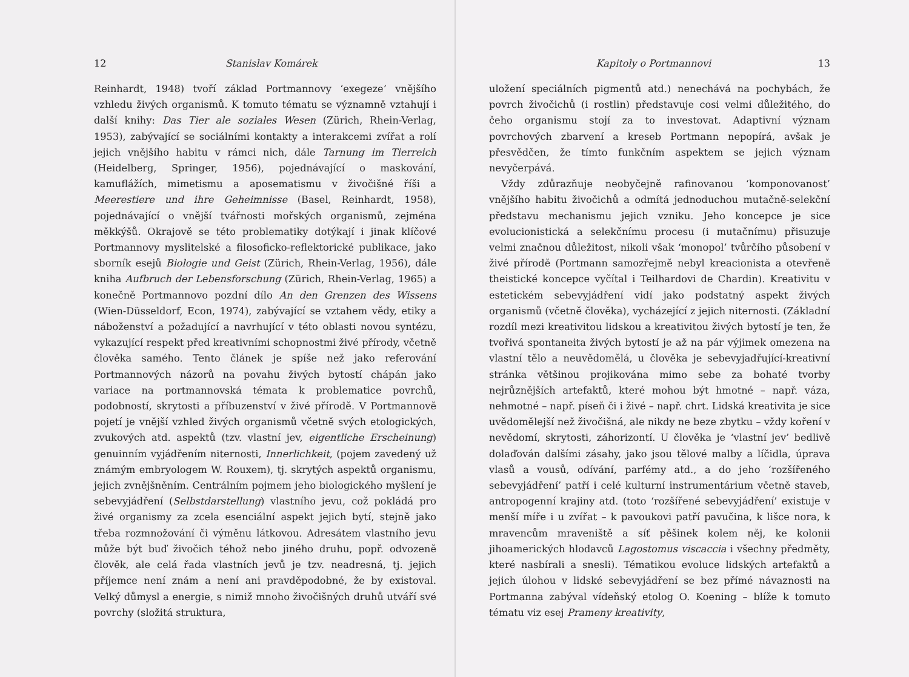12 Stanislav Komárek
Reinhardt, 1948) tvoří základ Portmannovy ‘exegeze’ vnějšího vzhledu živých organismů. K tomuto tématu se významně vztahují i další knihy: Das Tier ale soziales Wesen (Zürich, Rhein-Verlag, 1953), zabývající se sociálními kontakty a interakcemi zvířat a rolí jejich vnějšího habitu v rámci nich, dále Tarnung im Tierreich (Heidelberg, Springer, 1956), pojednávající o maskování, kamuflážích, mimetismu a aposematismu v živočišné říši a Meerestiere und ihre Geheimnisse (Basel, Reinhardt, 1958), pojednávající o vnější tvářnosti mořských organismů, zejména měkkýšů. Okrajově se této problematiky dotýkají i jinak klíčové Portmannovy myslitelské a filosoficko-reflektorické publikace, jako sborník esejů Biologie und Geist (Zürich, Rhein-Verlag, 1956), dále kniha Aufbruch der Lebensforschung (Zürich, Rhein-Verlag, 1965) a konečně Portmannovo pozdní dílo An den Grenzen des Wissens (Wien-Düsseldorf, Econ, 1974), zabývající se vztahem vědy, etiky a náboženství a požadující a navrhující v této oblasti novou syntézu, vykazující respekt před kreativními schopnostmi živé přírody, včetně člověka samého. Tento článek je spíše než jako referování Portmannových názorů na povahu živých bytostí chápán jako variace na portmannovská témata k problematice povrchů, podobností, skrytosti a příbuzenství v živé přírodě. V Portmannově pojetí je vnější vzhled živých organismů včetně svých etologických, zvukových atd. aspektů (tzv. vlastní jev, eigentliche Erscheinung) genuinním vyjádřením niternosti, Innerlichkeit, (pojem zavedený už známým embryologem W. Rouxem), tj. skrytých aspektů organismu, jejich zvnějšněním. Centrálním pojmem jeho biologického myšlení je sebevyjádření (Selbstdarstellung) vlastního jevu, což pokládá pro živé organismy za zcela esenciální aspekt jejich bytí, stejně jako třeba rozmnožování či výměnu látkovou. Adresátem vlastního jevu může být buď živočich téhož nebo jiného druhu, popř. odvozeně člověk, ale celá řada vlastních jevů je tzv. neadresná, tj. jejich příjemce není znám a není ani pravděpodobné, že by existoval. Velký důmysl a energie, s nimiž mnoho živočišných druhů utváří své povrchy (složitá struktura,
Kapitoly o Portmannovi 13
uložení speciálních pigmentů atd.) nenechává na pochybách, že povrch živočichů (i rostlin) představuje cosi velmi důležitého, do čeho organismu stojí za to investovat. Adaptivní význam povrchových zbarvení a kreseb Portmann nepopírá, avšak je přesvědčen, že tímto funkčním aspektem se jejich význam nevyčerpává.
Vždy zdůrazňuje neobyčejně rafinovanou ‘komponovanost’ vnějšího habitu živočichů a odmítá jednoduchou mutačně-selekční představu mechanismu jejich vzniku. Jeho koncepce je sice evolucionistická a selekčnímu procesu (i mutačnímu) přisuzuje velmi značnou důležitost, nikoli však ‘monopol’ tvůrčího působení v živé přírodě (Portmann samozřejmě nebyl kreacionista a otevřeně theistické koncepce vyčítal i Teilhardovi de Chardin). Kreativitu v estetickém sebevyjádření vidí jako podstatný aspekt živých organismů (včetně člověka), vycházející z jejich niternosti. (Základní rozdíl mezi kreativitou lidskou a kreativitou živých bytostí je ten, že tvořivá spontaneita živých bytostí je až na pár výjimek omezena na vlastní tělo a neuvědomělá, u člověka je sebevyjadřující-kreativní stránka většinou projikována mimo sebe za bohaté tvorby nejrůznějších artefaktů, které mohou být hmotné – např. váza, nehmotné – např. píseň či i živé – např. chrt. Lidská kreativita je sice uvědomělejší než živočišná, ale nikdy ne beze zbytku – vždy koření v nevědomí, skrytosti, záhorizontí. U člověka je ‘vlastní jev’ bedlivě dolaďován dalšími zásahy, jako jsou tělové malby a líčidla, úprava vlasů a vousů, odívání, parfémy atd., a do jeho ‘rozšířeného sebevyjádření’ patří i celé kulturní instrumentárium včetně staveb, antropogenní krajiny atd. (toto ‘rozšířené sebevyjádření’ existuje v menší míře i u zvířat – k pavoukovi patří pavučina, k lišce nora, k mravencům mraveniště a síť pěšinek kolem něj, ke kolonii jihoamerických hlodavců Lagostomus viscaccia i všechny předměty, které nasbírali a snesli). Tématikou evoluce lidských artefaktů a jejich úlohou v lidské sebevyjádření se bez přímé návaznosti na Portmanna zabýval vídeňský etolog O. Koening – blíže k tomuto tématu viz esej Prameny kreativity,